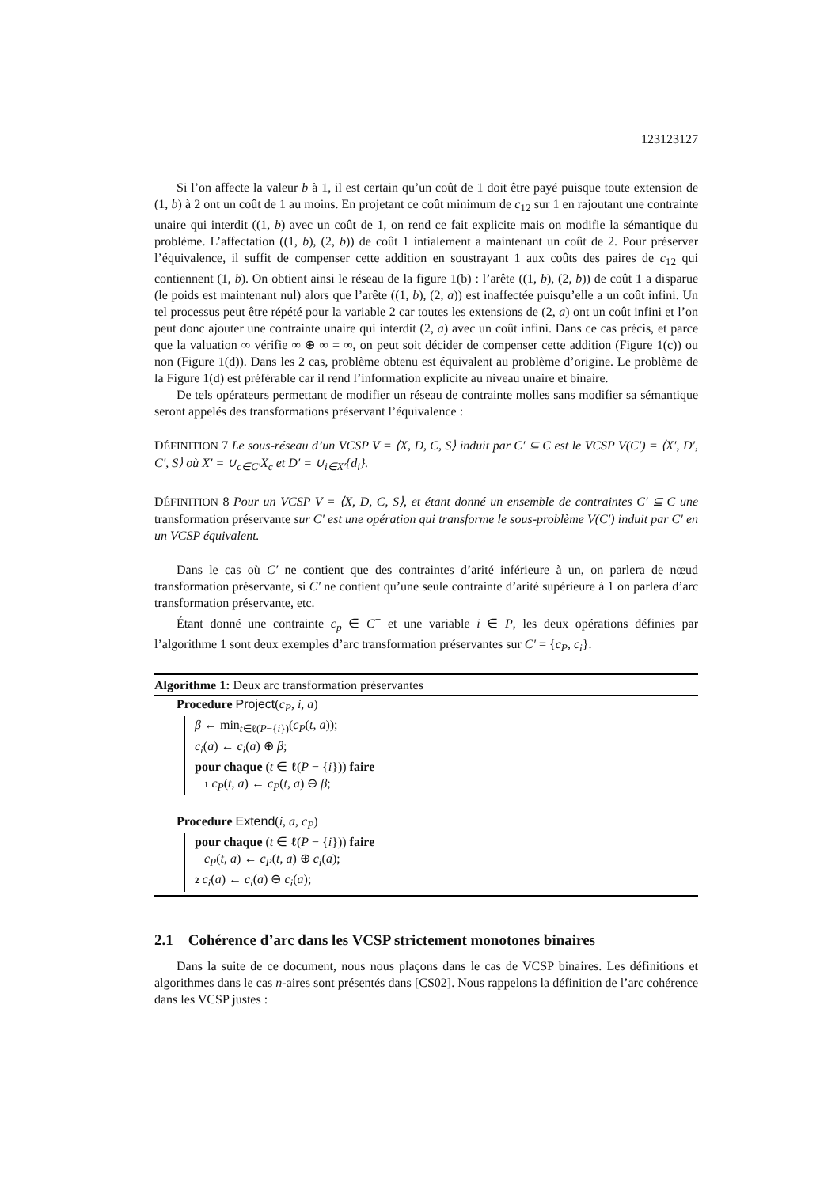123123127
Si l’on affecte la valeur b à 1, il est certain qu’un coût de 1 doit être payé puisque toute extension de (1, b) à 2 ont un coût de 1 au moins. En projetant ce coût minimum de c<sub>12</sub> sur 1 en rajoutant une contrainte unaire qui interdit ((1, b) avec un coût de 1, on rend ce fait explicite mais on modifie la sémantique du problème. L’affectation ((1, b), (2, b)) de coût 1 intialement a maintenant un coût de 2. Pour préserver l’équivalence, il suffit de compenser cette addition en soustrayant 1 aux coûts des paires de c<sub>12</sub> qui contiennent (1, b). On obtient ainsi le réseau de la figure 1(b) : l’arête ((1, b), (2, b)) de coût 1 a disparue (le poids est maintenant nul) alors que l’arête ((1, b), (2, a)) est inaffectée puisqu’elle a un coût infini. Un tel processus peut être répété pour la variable 2 car toutes les extensions de (2, a) ont un coût infini et l’on peut donc ajouter une contrainte unaire qui interdit (2, a) avec un coût infini. Dans ce cas précis, et parce que la valuation ∞ vérifie ∞ ⊕ ∞ = ∞, on peut soit décider de compenser cette addition (Figure 1(c)) ou non (Figure 1(d)). Dans les 2 cas, problème obtenu est équivalent au problème d’origine. Le problème de la Figure 1(d) est préférable car il rend l’information explicite au niveau unaire et binaire.
De tels opérateurs permettant de modifier un réseau de contrainte molles sans modifier sa sémantique seront appelés des transformations préservant l’équivalence :
DÉFINITION 7 Le sous-réseau d’un VCSP V = ⟨X, D, C, S⟩ induit par C′ ⊆ C est le VCSP V(C′) = ⟨X′, D′, C′, S⟩ où X′ = ∪<sub>c∈C′</sub>X<sub>c</sub> et D′ = ∪<sub>i∈X′</sub>{d<sub>i</sub>}.
DÉFINITION 8 Pour un VCSP V = ⟨X, D, C, S⟩, et étant donné un ensemble de contraintes C′ ⊆ C une transformation préservante sur C′ est une opération qui transforme le sous-problème V(C′) induit par C′ en un VCSP équivalent.
Dans le cas où C′ ne contient que des contraintes d’arité inférieure à un, on parlera de nœud transformation préservante, si C′ ne contient qu’une seule contrainte d’arité supérieure à 1 on parlera d’arc transformation préservante, etc.
Étant donné une contrainte c<sub>p</sub> ∈ C<sup>+</sup> et une variable i ∈ P, les deux opérations définies par l’algorithme 1 sont deux exemples d’arc transformation préservantes sur C′ = {c<sub>P</sub>, c<sub>i</sub>}.
Algorithme 1: Deux arc transformation préservantes
Procedure Project(c<sub>P</sub>, i, a)
β ← min<sub>t∈ℓ(P−{i})</sub>(c<sub>P</sub>(t, a));
c<sub>i</sub>(a) ← c<sub>i</sub>(a) ⊕ β;
pour chaque (t ∈ ℓ(P − {i})) faire
1 c<sub>P</sub>(t, a) ← c<sub>P</sub>(t, a) ⊖ β;
Procedure Extend(i, a, c<sub>P</sub>)
pour chaque (t ∈ ℓ(P − {i})) faire
c<sub>P</sub>(t, a) ← c<sub>P</sub>(t, a) ⊕ c<sub>i</sub>(a);
2 c<sub>i</sub>(a) ← c<sub>i</sub>(a) ⊖ c<sub>i</sub>(a);
2.1 Cohérence d’arc dans les VCSP strictement monotones binaires
Dans la suite de ce document, nous nous plaçons dans le cas de VCSP binaires. Les définitions et algorithmes dans le cas n-aires sont présentés dans [CS02]. Nous rappelons la définition de l’arc cohérence dans les VCSP justes :